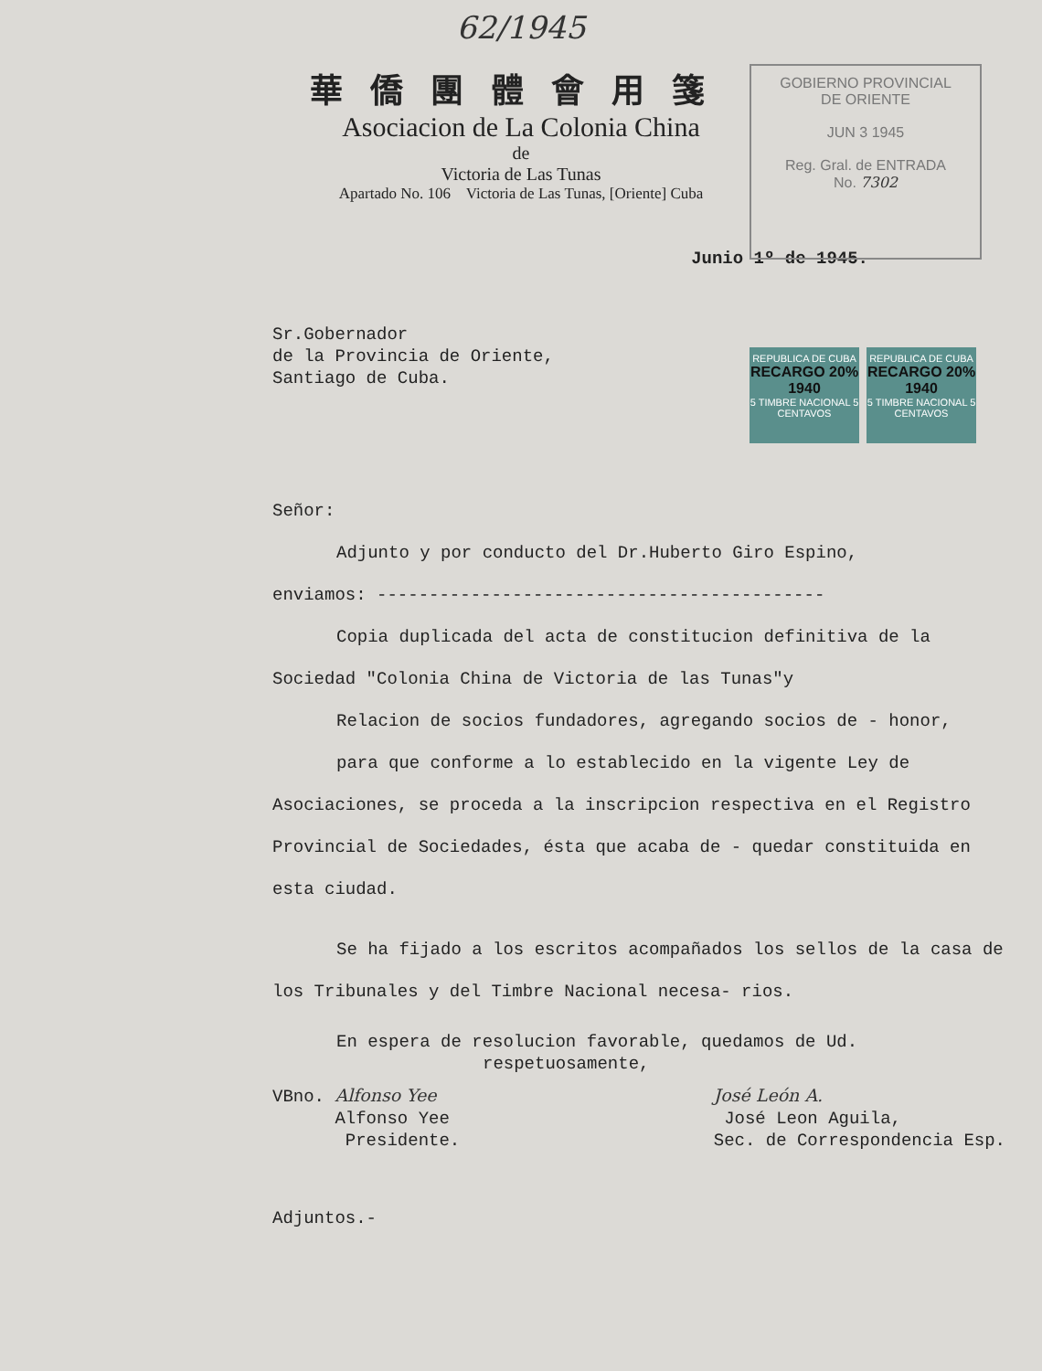62/1945
華僑團體會用箋
Asociacion de La Colonia China
de
Victoria de Las Tunas
Apartado No. 106 Victoria de Las Tunas, [Oriente] Cuba
GOBIERNO PROVINCIAL
DE ORIENTE
JUN 3 1945
Reg. Gral. de ENTRADA
No. 7302
REPUBLICA DE CUBA
RECARGO 20% 1940
5 TIMBRE NACIONAL 5
CENTAVOS
REPUBLICA DE CUBA
RECARGO 20% 1940
5 TIMBRE NACIONAL 5
CENTAVOS
Junio 1º de 1945.
Sr.Gobernador
de la Provincia de Oriente,
Santiago de Cuba.
Señor:
Adjunto y por conducto del Dr.Huberto Giro Espino,
enviamos: -------------------------------------------
Copia duplicada del acta de constitucion definitiva de la Sociedad "Colonia China de Victoria de las Tunas"y
Relacion de socios fundadores, agregando socios de - honor,
para que conforme a lo establecido en la vigente Ley de Asociaciones, se proceda a la inscripcion respectiva en el Registro Provincial de Sociedades, ésta que acaba de - quedar constituida en esta ciudad.
Se ha fijado a los escritos acompañados los sellos de la casa de los Tribunales y del Timbre Nacional necesa- rios.
En espera de resolucion favorable, quedamos de Ud.
respetuosamente,
VBno. Alfonso Yee
Alfonso Yee
Presidente.
José León A.
José Leon Aguila,
Sec. de Correspondencia Esp.
Adjuntos.-